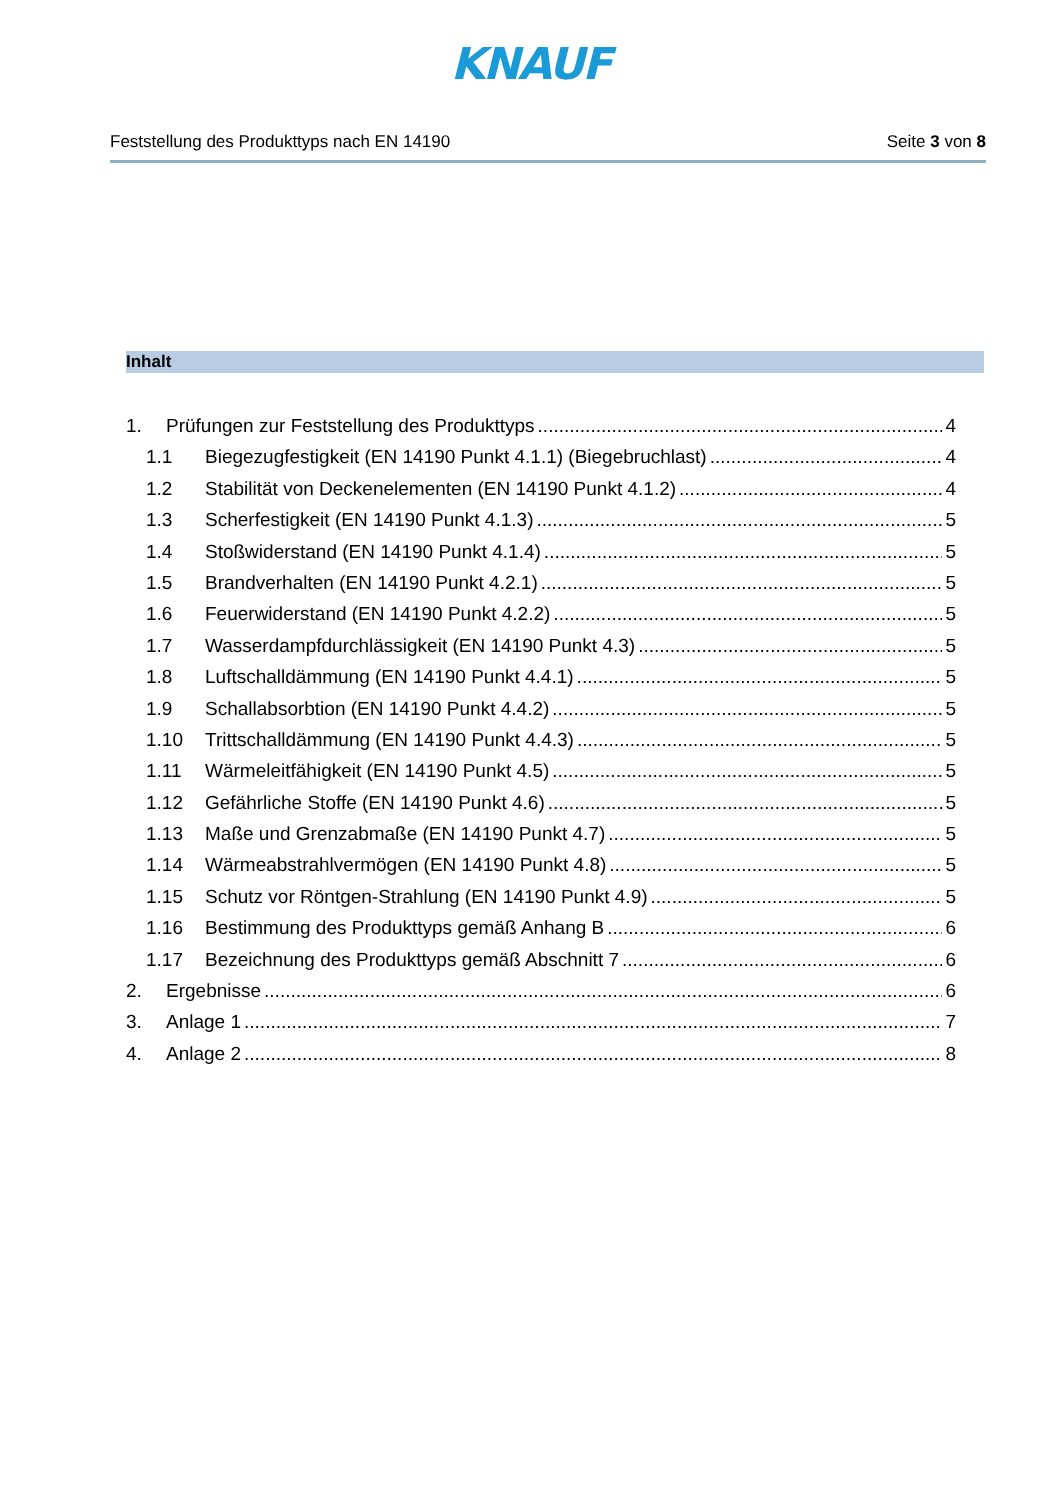KNAUF
Feststellung des Produkttyps nach EN 14190 Seite 3 von 8
Inhalt
1. Prüfungen zur Feststellung des Produkttyps 4
1.1 Biegezugfestigkeit (EN 14190 Punkt 4.1.1) (Biegebruchlast) 4
1.2 Stabilität von Deckenelementen (EN 14190 Punkt 4.1.2) 4
1.3 Scherfestigkeit (EN 14190 Punkt 4.1.3) 5
1.4 Stoßwiderstand (EN 14190 Punkt 4.1.4) 5
1.5 Brandverhalten (EN 14190 Punkt 4.2.1) 5
1.6 Feuerwiderstand (EN 14190 Punkt 4.2.2) 5
1.7 Wasserdampfdurchlässigkeit (EN 14190 Punkt 4.3) 5
1.8 Luftschalldämmung (EN 14190 Punkt 4.4.1) 5
1.9 Schallabsorbtion (EN 14190 Punkt 4.4.2) 5
1.10 Trittschalldämmung (EN 14190 Punkt 4.4.3) 5
1.11 Wärmeleitfähigkeit (EN 14190 Punkt 4.5) 5
1.12 Gefährliche Stoffe (EN 14190 Punkt 4.6) 5
1.13 Maße und Grenzabmaße (EN 14190 Punkt 4.7) 5
1.14 Wärmeabstrahlvermögen (EN 14190 Punkt 4.8) 5
1.15 Schutz vor Röntgen-Strahlung (EN 14190 Punkt 4.9) 5
1.16 Bestimmung des Produkttyps gemäß Anhang B 6
1.17 Bezeichnung des Produkttyps gemäß Abschnitt 7 6
2. Ergebnisse 6
3. Anlage 1 7
4. Anlage 2 8